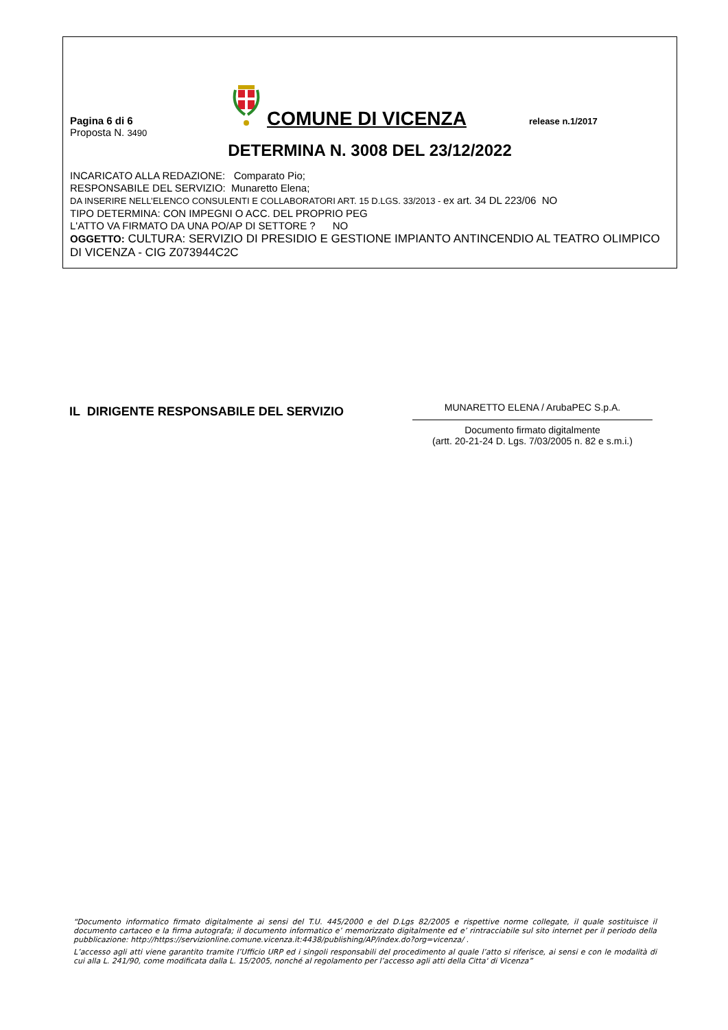Pagina 6 di 6
COMUNE DI VICENZA
release n.1/2017
Proposta N. 3490
DETERMINA N. 3008 DEL 23/12/2022
INCARICATO ALLA REDAZIONE: Comparato Pio;
RESPONSABILE DEL SERVIZIO: Munaretto Elena;
DA INSERIRE NELL’ELENCO CONSULENTI E COLLABORATORI ART. 15 D.LGS. 33/2013 - ex art. 34 DL 223/06 NO
TIPO DETERMINA: CON IMPEGNI O ACC. DEL PROPRIO PEG
L'ATTO VA FIRMATO DA UNA PO/AP DI SETTORE ? NO
OGGETTO: CULTURA: SERVIZIO DI PRESIDIO E GESTIONE IMPIANTO ANTINCENDIO AL TEATRO OLIMPICO DI VICENZA - CIG Z073944C2C
IL DIRIGENTE RESPONSABILE DEL SERVIZIO
MUNARETTO ELENA / ArubaPEC S.p.A.
Documento firmato digitalmente
(artt. 20-21-24 D. Lgs. 7/03/2005 n. 82 e s.m.i.)
“Documento informatico firmato digitalmente ai sensi del T.U. 445/2000 e del D.Lgs 82/2005 e rispettive norme collegate, il quale sostituisce il documento cartaceo e la firma autografa; il documento informatico e’ memorizzato digitalmente ed e’ rintracciabile sul sito internet per il periodo della pubblicazione: http://https://servizionline.comune.vicenza.it:4438/publishing/AP/index.do?org=vicenza/ .
L’accesso agli atti viene garantito tramite l’Ufficio URP ed i singoli responsabili del procedimento al quale l’atto si riferisce, ai sensi e con le modalità di cui alla L. 241/90, come modificata dalla L. 15/2005, nonché al regolamento per l’accesso agli atti della Citta' di Vicenza”